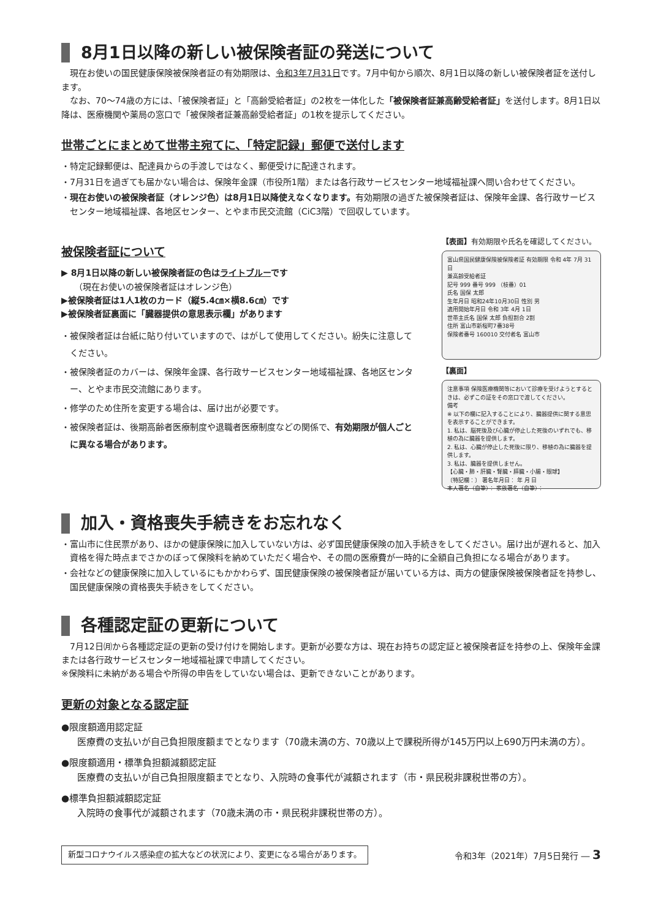8月1日以降の新しい被保険者証の発送について
現在お使いの国民健康保険被保険者証の有効期限は、令和3年7月31日です。7月中旬から順次、8月1日以降の新しい被保険者証を送付します。
なお、70～74歳の方には、「被保険者証」と「高齢受給者証」の2枚を一体化した「被保険者証兼高齢受給者証」を送付します。8月1日以降は、医療機関や薬局の窓口で「被保険者証兼高齢受給者証」の1枚を提示してください。
世帯ごとにまとめて世帯主宛てに、「特定記録」郵便で送付します
・特定記録郵便は、配達員からの手渡しではなく、郵便受けに配達されます。
・7月31日を過ぎても届かない場合は、保険年金課（市役所1階）または各行政サービスセンター地域福祉課へ問い合わせてください。
・現在お使いの被保険者証（オレンジ色）は8月1日以降使えなくなります。有効期限の過ぎた被保険者証は、保険年金課、各行政サービスセンター地域福祉課、各地区センター、とやま市民交流館（CiC3階）で回収しています。
被保険者証について
▶ 8月1日以降の新しい被保険者証の色はライトブルーです
（現在お使いの被保険者証はオレンジ色）
▶被保険者証は1人1枚のカード（縦5.4㎝×横8.6㎝）です
▶被保険者証裏面に「臓器提供の意思表示欄」があります
・被保険者証は台紙に貼り付いていますので、はがして使用してください。紛失に注意してください。
・被保険者証のカバーは、保険年金課、各行政サービスセンター地域福祉課、各地区センター、とやま市民交流館にあります。
・修学のため住所を変更する場合は、届け出が必要です。
・被保険者証は、後期高齢者医療制度や退職者医療制度などの関係で、有効期限が個人ごとに異なる場合があります。
【表面】有効期限や氏名を確認してください。
富山県国民健康保険被保険者証 有効期限 令和 4年 7月 31日
兼高齢受給者証
記号 999 番号 999 （枝番）01
氏名 国保 太郎
生年月日 昭和24年10月30日 性別 男
適用開始年月日 令和 3年 4月 1日
世帯主氏名 国保 太郎 負担割合 2割
住所 富山市新桜町7番38号
保険者番号 160010 交付者名 富山市
【裏面】
注意事項 保険医療機関等において診療を受けようとするときは、必ずこの証をその窓口で渡してください。
備考
※ 以下の欄に記入することにより、臓器提供に関する意思を表示することができます。
1. 私は、脳死後及び心臓が停止した死後のいずれでも、移植の為に臓器を提供します。
2. 私は、心臓が停止した死後に限り、移植の為に臓器を提供します。
3. 私は、臓器を提供しません。
【心臓・肺・肝臓・腎臓・膵臓・小腸・眼球】
〔特記欄：〕 署名年月日： 年 月 日
本人署名（自筆）： 家族署名（自筆）：
加入・資格喪失手続きをお忘れなく
・富山市に住民票があり、ほかの健康保険に加入していない方は、必ず国民健康保険の加入手続きをしてください。届け出が遅れると、加入資格を得た時点までさかのぼって保険料を納めていただく場合や、その間の医療費が一時的に全額自己負担になる場合があります。
・会社などの健康保険に加入しているにもかかわらず、国民健康保険の被保険者証が届いている方は、両方の健康保険被保険者証を持参し、国民健康保険の資格喪失手続きをしてください。
各種認定証の更新について
7月12日㈪から各種認定証の更新の受け付けを開始します。更新が必要な方は、現在お持ちの認定証と被保険者証を持参の上、保険年金課または各行政サービスセンター地域福祉課で申請してください。
※保険料に未納がある場合や所得の申告をしていない場合は、更新できないことがあります。
更新の対象となる認定証
●限度額適用認定証
医療費の支払いが自己負担限度額までとなります（70歳未満の方、70歳以上で課税所得が145万円以上690万円未満の方）。
●限度額適用・標準負担額減額認定証
医療費の支払いが自己負担限度額までとなり、入院時の食事代が減額されます（市・県民税非課税世帯の方）。
●標準負担額減額認定証
入院時の食事代が減額されます（70歳未満の市・県民税非課税世帯の方）。
新型コロナウイルス感染症の拡大などの状況により、変更になる場合があります。 令和3年（2021年）7月5日発行 ― 3